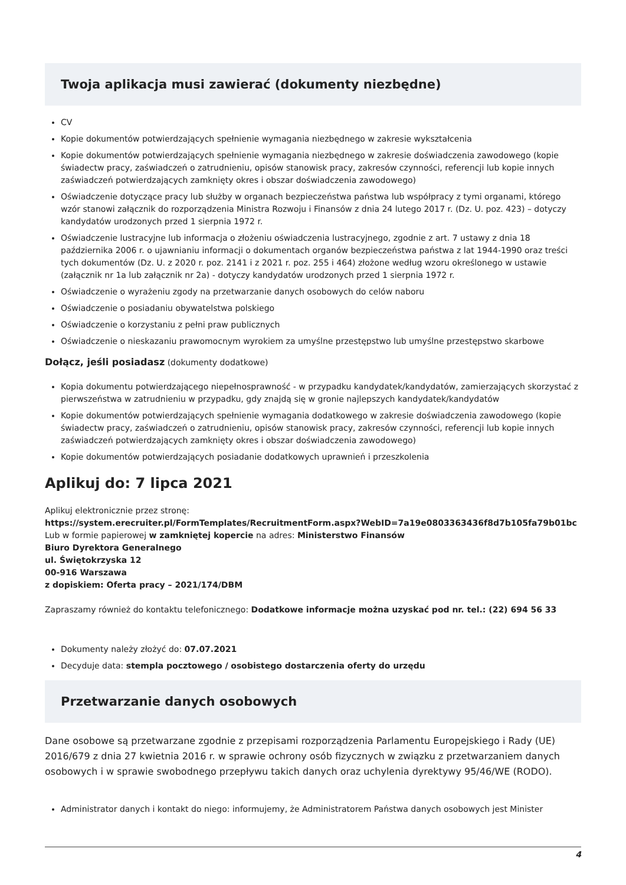Twoja aplikacja musi zawierać (dokumenty niezbędne)
CV
Kopie dokumentów potwierdzających spełnienie wymagania niezbędnego w zakresie wykształcenia
Kopie dokumentów potwierdzających spełnienie wymagania niezbędnego w zakresie doświadczenia zawodowego (kopie świadectw pracy, zaświadczeń o zatrudnieniu, opisów stanowisk pracy, zakresów czynności, referencji lub kopie innych zaświadczeń potwierdzających zamknięty okres i obszar doświadczenia zawodowego)
Oświadczenie dotyczące pracy lub służby w organach bezpieczeństwa państwa lub współpracy z tymi organami, którego wzór stanowi załącznik do rozporządzenia Ministra Rozwoju i Finansów z dnia 24 lutego 2017 r. (Dz. U. poz. 423) – dotyczy kandydatów urodzonych przed 1 sierpnia 1972 r.
Oświadczenie lustracyjne lub informacja o złożeniu oświadczenia lustracyjnego, zgodnie z art. 7 ustawy z dnia 18 października 2006 r. o ujawnianiu informacji o dokumentach organów bezpieczeństwa państwa z lat 1944-1990 oraz treści tych dokumentów (Dz. U. z 2020 r. poz. 2141 i z 2021 r. poz. 255 i 464) złożone według wzoru określonego w ustawie (załącznik nr 1a lub załącznik nr 2a) - dotyczy kandydatów urodzonych przed 1 sierpnia 1972 r.
Oświadczenie o wyrażeniu zgody na przetwarzanie danych osobowych do celów naboru
Oświadczenie o posiadaniu obywatelstwa polskiego
Oświadczenie o korzystaniu z pełni praw publicznych
Oświadczenie o nieskazaniu prawomocnym wyrokiem za umyślne przestępstwo lub umyślne przestępstwo skarbowe
Dołącz, jeśli posiadasz (dokumenty dodatkowe)
Kopia dokumentu potwierdzającego niepełnosprawność - w przypadku kandydatek/kandydatów, zamierzających skorzystać z pierwszeństwa w zatrudnieniu w przypadku, gdy znajdą się w gronie najlepszych kandydatek/kandydatów
Kopie dokumentów potwierdzających spełnienie wymagania dodatkowego w zakresie doświadczenia zawodowego (kopie świadectw pracy, zaświadczeń o zatrudnieniu, opisów stanowisk pracy, zakresów czynności, referencji lub kopie innych zaświadczeń potwierdzających zamknięty okres i obszar doświadczenia zawodowego)
Kopie dokumentów potwierdzających posiadanie dodatkowych uprawnień i przeszkolenia
Aplikuj do: 7 lipca 2021
Aplikuj elektronicznie przez stronę:
https://system.erecruiter.pl/FormTemplates/RecruitmentForm.aspx?WebID=7a19e0803363436f8d7b105fa79b01bc
Lub w formie papierowej w zamkniętej kopercie na adres: Ministerstwo Finansów
Biuro Dyrektora Generalnego
ul. Świętokrzyska 12
00-916 Warszawa
z dopiskiem: Oferta pracy – 2021/174/DBM
Zapraszamy również do kontaktu telefonicznego: Dodatkowe informacje można uzyskać pod nr. tel.: (22) 694 56 33
Dokumenty należy złożyć do: 07.07.2021
Decyduje data: stempla pocztowego / osobistego dostarczenia oferty do urzędu
Przetwarzanie danych osobowych
Dane osobowe są przetwarzane zgodnie z przepisami rozporządzenia Parlamentu Europejskiego i Rady (UE) 2016/679 z dnia 27 kwietnia 2016 r. w sprawie ochrony osób fizycznych w związku z przetwarzaniem danych osobowych i w sprawie swobodnego przepływu takich danych oraz uchylenia dyrektywy 95/46/WE (RODO).
Administrator danych i kontakt do niego: informujemy, że Administratorem Państwa danych osobowych jest Minister
4